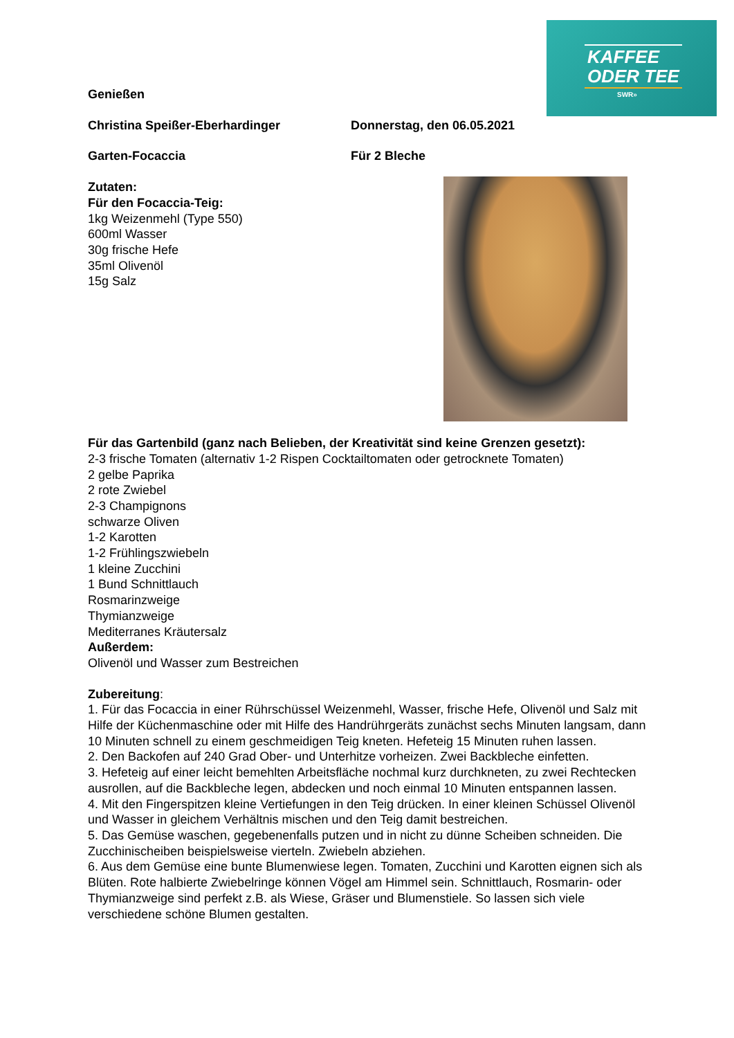KAFFEE
ODER TEE
SWR»
Genießen
Christina Speißer-Eberhardinger Donnerstag, den 06.05.2021
Garten-Focaccia Für 2 Bleche
Zutaten:
Für den Focaccia-Teig:
1kg Weizenmehl (Type 550)
600ml Wasser
30g frische Hefe
35ml Olivenöl
15g Salz
Für das Gartenbild (ganz nach Belieben, der Kreativität sind keine Grenzen gesetzt):
2-3 frische Tomaten (alternativ 1-2 Rispen Cocktailtomaten oder getrocknete Tomaten)
2 gelbe Paprika
2 rote Zwiebel
2-3 Champignons
schwarze Oliven
1-2 Karotten
1-2 Frühlingszwiebeln
1 kleine Zucchini
1 Bund Schnittlauch
Rosmarinzweige
Thymianzweige
Mediterranes Kräutersalz
Außerdem:
Olivenöl und Wasser zum Bestreichen
Zubereitung:
1. Für das Focaccia in einer Rührschüssel Weizenmehl, Wasser, frische Hefe, Olivenöl und Salz mit Hilfe der Küchenmaschine oder mit Hilfe des Handrührgeräts zunächst sechs Minuten langsam, dann 10 Minuten schnell zu einem geschmeidigen Teig kneten. Hefeteig 15 Minuten ruhen lassen.
2. Den Backofen auf 240 Grad Ober- und Unterhitze vorheizen. Zwei Backbleche einfetten.
3. Hefeteig auf einer leicht bemehlten Arbeitsfläche nochmal kurz durchkneten, zu zwei Rechtecken ausrollen, auf die Backbleche legen, abdecken und noch einmal 10 Minuten entspannen lassen.
4. Mit den Fingerspitzen kleine Vertiefungen in den Teig drücken. In einer kleinen Schüssel Olivenöl und Wasser in gleichem Verhältnis mischen und den Teig damit bestreichen.
5. Das Gemüse waschen, gegebenenfalls putzen und in nicht zu dünne Scheiben schneiden. Die Zucchinischeiben beispielsweise vierteln. Zwiebeln abziehen.
6. Aus dem Gemüse eine bunte Blumenwiese legen. Tomaten, Zucchini und Karotten eignen sich als Blüten. Rote halbierte Zwiebelringe können Vögel am Himmel sein. Schnittlauch, Rosmarin- oder Thymianzweige sind perfekt z.B. als Wiese, Gräser und Blumenstiele. So lassen sich viele verschiedene schöne Blumen gestalten.